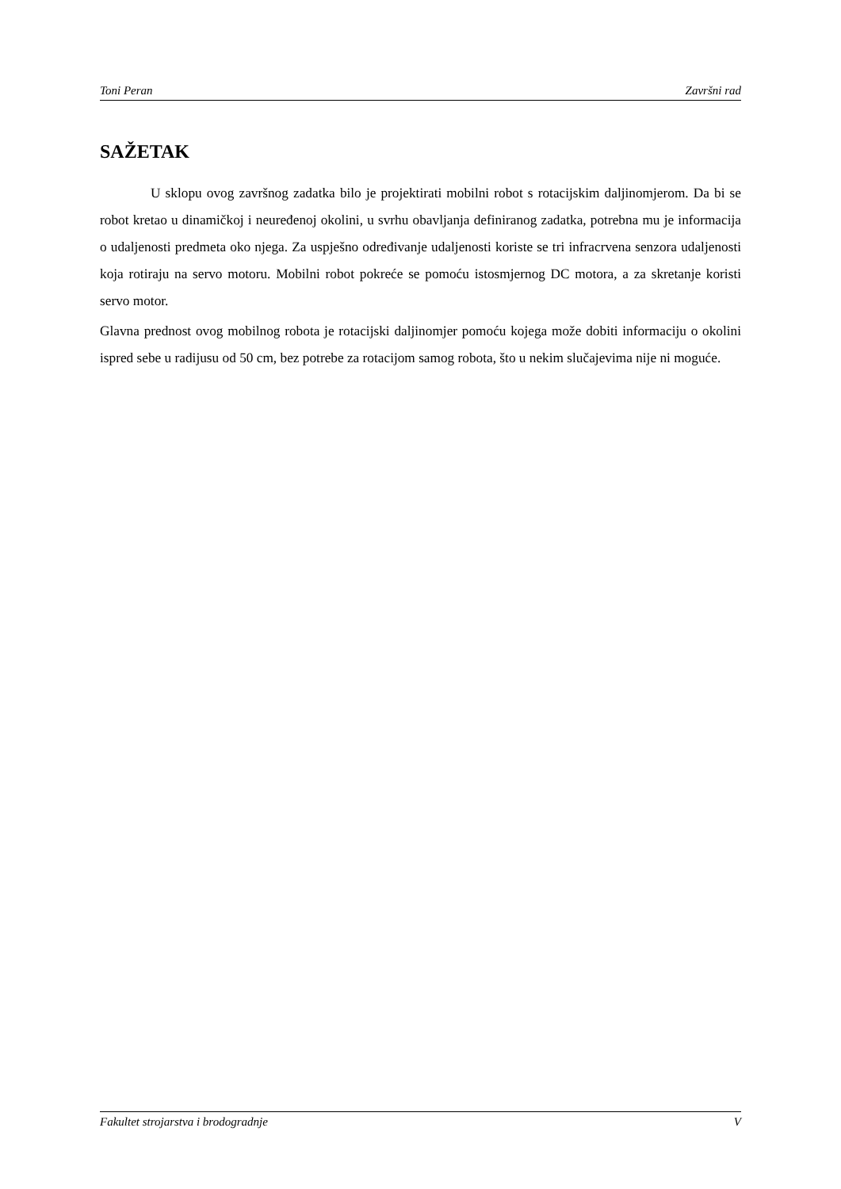Toni Peran Završni rad
SAŽETAK
U sklopu ovog završnog zadatka bilo je projektirati mobilni robot s rotacijskim daljinomjerom. Da bi se robot kretao u dinamičkoj i neuređenoj okolini, u svrhu obavljanja definiranog zadatka, potrebna mu je informacija o udaljenosti predmeta oko njega. Za uspješno određivanje udaljenosti koriste se tri infracrvena senzora udaljenosti koja rotiraju na servo motoru. Mobilni robot pokreće se pomoću istosmjernog DC motora, a za skretanje koristi servo motor.
Glavna prednost ovog mobilnog robota je rotacijski daljinomjer pomoću kojega može dobiti informaciju o okolini ispred sebe u radijusu od 50 cm, bez potrebe za rotacijom samog robota, što u nekim slučajevima nije ni moguće.
Fakultet strojarstva i brodogradnje V